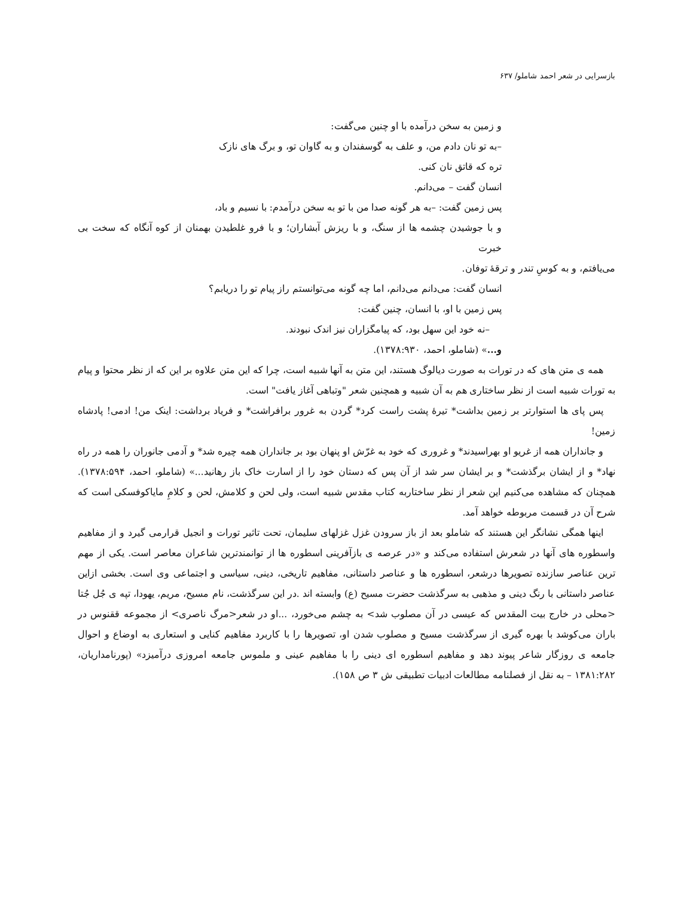بازسرایی در شعر احمد شاملو/ ۶۳۷
و زمین به سخن درآمده با او چنین می‌گفت:
–به تو نان دادم من، و علف به گوسفندان و به گاوان تو، و برگ های نازک
تره که قاتق نان کنی.
انسان گفت – می‌دانم.
پس زمین گفت: –به هر گونه صدا من با تو به سخن درآمدم: با نسیم و باد،
و با جوشیدن چشمه ها از سنگ، و با ریزش آبشاران؛ و با فرو غلطیدن بهمنان از کوه آنگاه که سخت بی خبرت
می‌یافتم، و به کوسِ تندر و ترقۀ توفان.
انسان گفت: می‌دانم می‌دانم، اما چه گونه می‌توانستم راز پیام تو را دریابم؟
پس زمین با او، با انسان، چنین گفت:
–نه خود این سهل بود، که پیامگزاران نیز اندک نبودند.
و...» (شاملو، احمد، ۱۳۷۸:۹۳۰).
همه ی متن های که در تورات به صورت دیالوگ هستند، این متن به آنها شبیه است، چرا که این متن علاوه بر این که از نظر محتوا و پیام به تورات شبیه است از نظر ساختاری هم به آن شبیه و همچنین شعر "وتباهی آغاز یافت" است.
پس پای ها استوارتر بر زمین بداشت* تیرۀ پشت راست کرد* گردن به غرور برافراشت* و فریاد برداشت: اینک من! ادمی! پادشاه زمین!
و جانداران همه از غریو او بهراسیدند* و غروری که خود به غرّش او پنهان بود بر جانداران همه چیره شد* و آدمی جانوران را همه در راه نهاد* و از ایشان برگذشت* و بر ایشان سر شد از آن پس که دستان خود را از اسارت خاک باز رهانید...» (شاملو، احمد، ۱۳۷۸:۵۹۴). همچنان که مشاهده می‌کنیم این شعر از نظر ساختاربه کتاب مقدس شبیه است، ولی لحن و کلامش، لحن و کلامِ مایاکوفسکی است که شرح آن در قسمت مربوطه خواهد آمد.
اینها همگی نشانگر این هستند که شاملو بعد از باز سرودن غزل غزلهای سلیمان، تحت تاثیر تورات و انجیل قرارمی گیرد و از مفاهیم واسطوره های آنها در شعرش استفاده می‌کند و «در عرصه ی بازآفرینی اسطوره ها از توانمندترین شاعران معاصر است. یکی از مهم ترین عناصر سازنده تصویرها درشعر، اسطوره ها و عناصر داستانی، مفاهیم تاریخی، دینی، سیاسی و اجتماعی وی است. بخشی ازاین عناصر داستانی با رنگ دینی و مذهبی به سرگذشت حضرت مسیح (ع) وابسته اند .در این سرگذشت، نام مسیح، مریم، یهودا، تپه ی جُل جُتا <محلی در خارج بیت المقدس که عیسی در آن مصلوب شد> به چشم می‌خورد، ...او در شعر<مرگ ناصری> از مجموعه ققنوس در باران می‌کوشد با بهره گیری از سرگذشت مسیح و مصلوب شدن او، تصویرها را با کاربرد مفاهیم کنایی و استعاری به اوضاع و احوال جامعه ی روزگار شاعر پیوند دهد و مفاهیم اسطوره ای دینی را با مفاهیم عینی و ملموس جامعه امروزی درآمیزد» (پورنامداریان، ۱۳۸۱:۲۸۲ – به نقل از فصلنامه مطالعات ادبیات تطبیقی ش ۳ ص ۱۵۸).